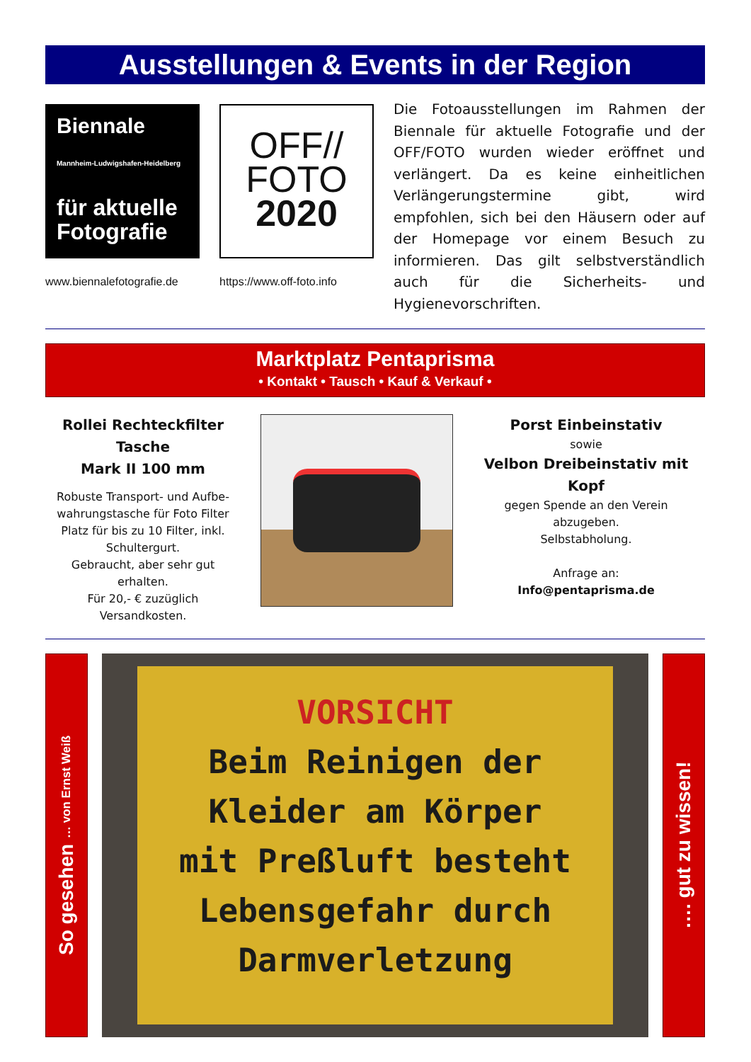Ausstellungen & Events in der Region
Biennale
Mannheim-Ludwigshafen-Heidelberg
für aktuelle Fotografie
www.biennalefotografie.de
OFF//
FOTO
2020
https://www.off-foto.info
Die Fotoausstellungen im Rahmen der Biennale für aktuelle Fotografie und der OFF/FOTO wurden wieder eröffnet und verlängert. Da es keine einheitlichen Verlängerungstermine gibt, wird empfohlen, sich bei den Häusern oder auf der Homepage vor einem Besuch zu informieren. Das gilt selbstverständlich auch für die Sicherheits- und Hygienevorschriften.
Marktplatz Pentaprisma
• Kontakt • Tausch • Kauf & Verkauf •
Rollei Rechteckfilter
Tasche
Mark II 100 mm
Robuste Transport- und Aufbe-wahrungstasche für Foto Filter Platz für bis zu 10 Filter, inkl. Schultergurt.
Gebraucht, aber sehr gut erhalten.
Für 20,- € zuzüglich Versandkosten.
Porst Einbeinstativ
sowie
Velbon Dreibeinstativ mit Kopf
gegen Spende an den Verein abzugeben.
Selbstabholung.
Anfrage an:
Info@pentaprisma.de
So gesehen … von Ernst Weiß
VORSICHT
Beim Reinigen der
Kleider am Körper
mit Preßluft besteht
Lebensgefahr durch
Darmverletzung
…. gut zu wissen!